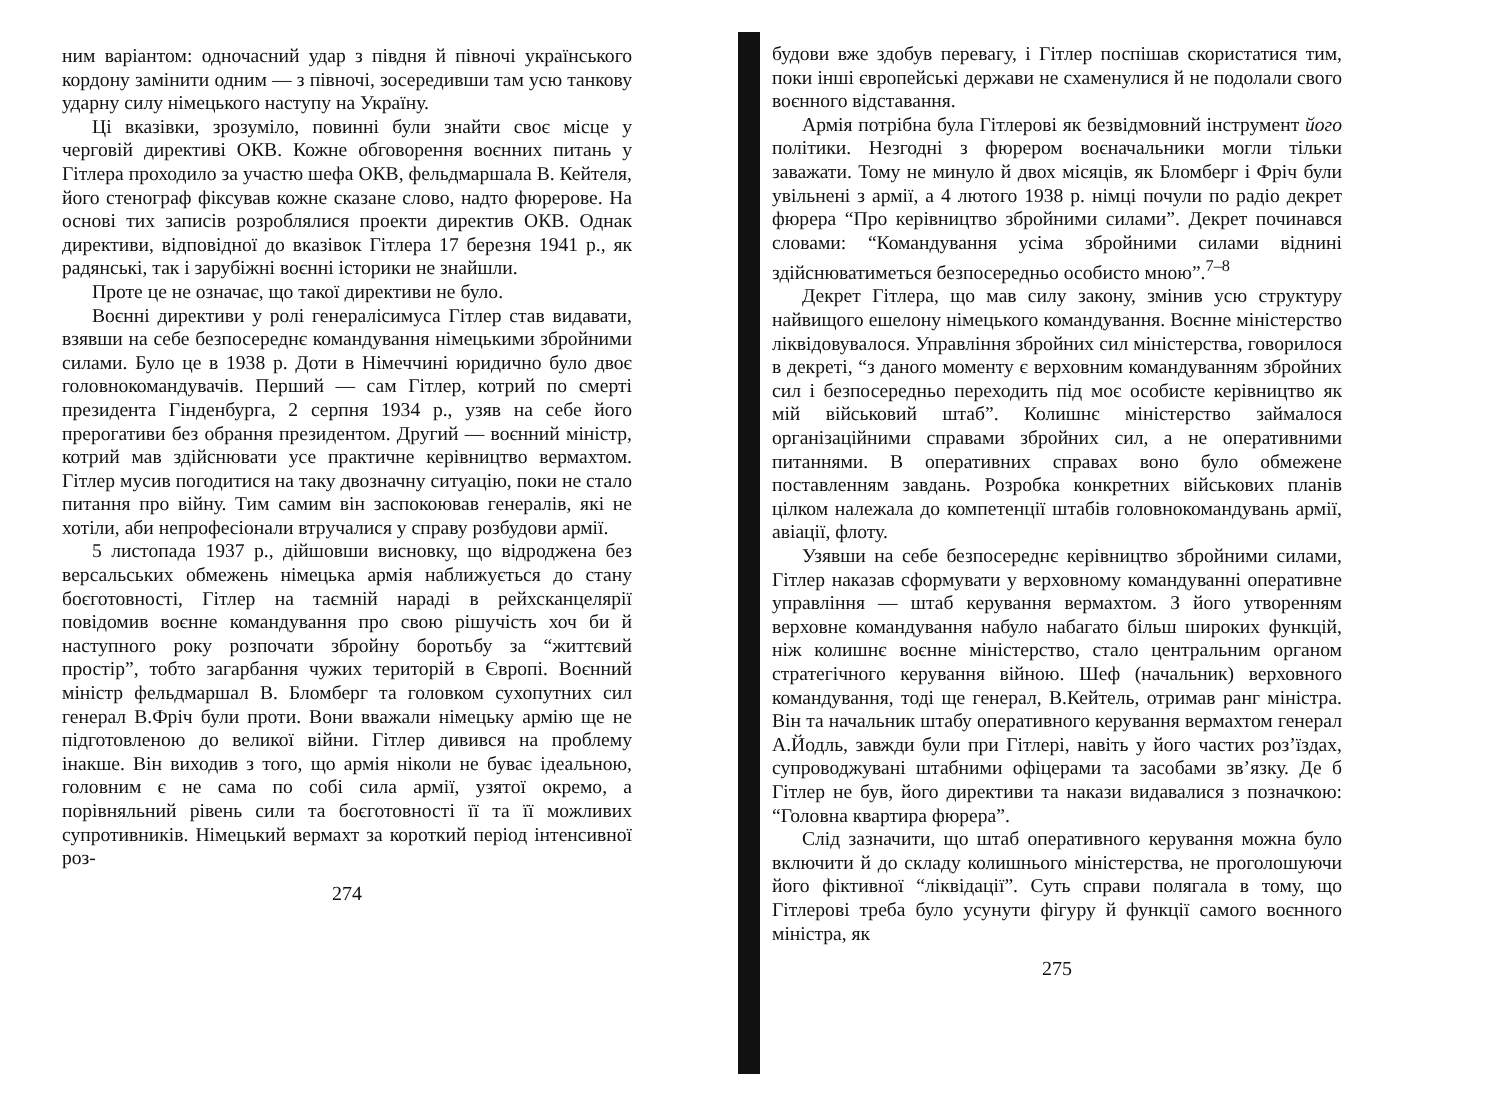ним варіантом: одночасний удар з півдня й півночі українського кордону замінити одним — з півночі, зосередивши там усю танкову ударну силу німецького наступу на Україну.
Ці вказівки, зрозуміло, повинні були знайти своє місце у черговій директиві ОКВ. Кожне обговорення воєнних питань у Гітлера проходило за участю шефа ОКВ, фельдмаршала В. Кейтеля, його стенограф фіксував кожне сказане слово, надто фюрерове. На основі тих записів розроблялися проекти директив ОКВ. Однак директиви, відповідної до вказівок Гітлера 17 березня 1941 р., як радянські, так і зарубіжні воєнні історики не знайшли.
Проте це не означає, що такої директиви не було.
Воєнні директиви у ролі генералісимуса Гітлер став видавати, взявши на себе безпосереднє командування німецькими збройними силами. Було це в 1938 р. Доти в Німеччині юридично було двоє головнокомандувачів. Перший — сам Гітлер, котрий по смерті президента Гінденбурга, 2 серпня 1934 р., узяв на себе його прерогативи без обрання президентом. Другий — воєнний міністр, котрий мав здійснювати усе практичне керівництво вермахтом. Гітлер мусив погодитися на таку двозначну ситуацію, поки не стало питання про війну. Тим самим він заспокоював генералів, які не хотіли, аби непрофесіонали втручалися у справу розбудови армії.
5 листопада 1937 р., дійшовши висновку, що відроджена без версальських обмежень німецька армія наближується до стану боєготовності, Гітлер на таємній нараді в рейхсканцелярії повідомив воєнне командування про свою рішучість хоч би й наступного року розпочати збройну боротьбу за “життєвий простір”, тобто загарбання чужих територій в Європі. Воєнний міністр фельдмаршал В. Бломберг та головком сухопутних сил генерал В.Фріч були проти. Вони вважали німецьку армію ще не підготовленою до великої війни. Гітлер дивився на проблему інакше. Він виходив з того, що армія ніколи не буває ідеальною, головним є не сама по собі сила армії, узятої окремо, а порівняльний рівень сили та боєготовності її та її можливих супротивників. Німецький вермахт за короткий період інтенсивної роз-
274
будови вже здобув перевагу, і Гітлер поспішав скористатися тим, поки інші європейські держави не схаменулися й не подолали свого воєнного відставання.
Армія потрібна була Гітлерові як безвідмовний інструмент його політики. Незгодні з фюрером воєначальники могли тільки заважати. Тому не минуло й двох місяців, як Бломберг і Фріч були увільнені з армії, а 4 лютого 1938 р. німці почули по радіо декрет фюрера “Про керівництво збройними силами”. Декрет починався словами: “Командування усіма збройними силами віднині здійснюватиметься безпосередньо особисто мною”.<sup>7–8</sup>
Декрет Гітлера, що мав силу закону, змінив усю структуру найвищого ешелону німецького командування. Воєнне міністерство ліквідовувалося. Управління збройних сил міністерства, говорилося в декреті, “з даного моменту є верховним командуванням збройних сил і безпосередньо переходить під моє особисте керівництво як мій військовий штаб”. Колишнє міністерство займалося організаційними справами збройних сил, а не оперативними питаннями. В оперативних справах воно було обмежене поставленням завдань. Розробка конкретних військових планів цілком належала до компетенції штабів головнокомандувань армії, авіації, флоту.
Узявши на себе безпосереднє керівництво збройними силами, Гітлер наказав сформувати у верховному командуванні оперативне управління — штаб керування вермахтом. З його утворенням верховне командування набуло набагато більш широких функцій, ніж колишнє воєнне міністерство, стало центральним органом стратегічного керування війною. Шеф (начальник) верховного командування, тоді ще генерал, В.Кейтель, отримав ранг міністра. Він та начальник штабу оперативного керування вермахтом генерал А.Йодль, завжди були при Гітлері, навіть у його частих роз’їздах, супроводжувані штабними офіцерами та засобами зв’язку. Де б Гітлер не був, його директиви та накази видавалися з позначкою: “Головна квартира фюрера”.
Слід зазначити, що штаб оперативного керування можна було включити й до складу колишнього міністерства, не проголошуючи його фіктивної “ліквідації”. Суть справи полягала в тому, що Гітлерові треба було усунути фігуру й функції самого воєнного міністра, як
275